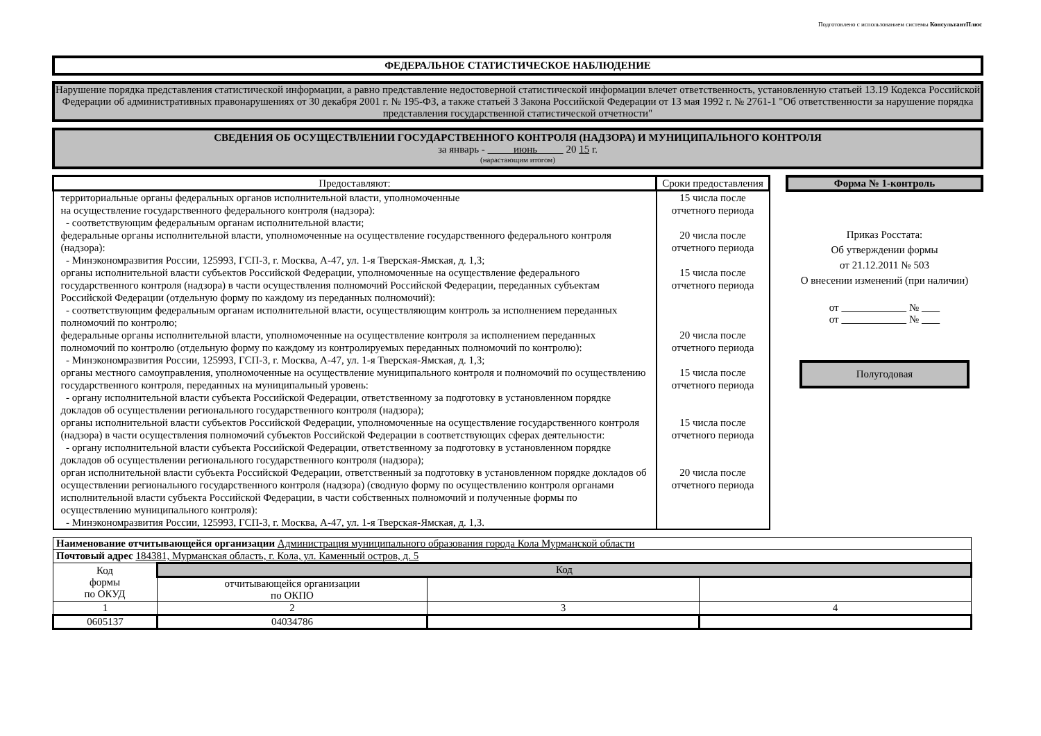Подготовлено с использованием системы КонсультантПлюс
ФЕДЕРАЛЬНОЕ СТАТИСТИЧЕСКОЕ НАБЛЮДЕНИЕ
Нарушение порядка представления статистической информации, а равно представление недостоверной статистической информации влечет ответственность, установленную статьей 13.19 Кодекса Российской Федерации об административных правонарушениях от 30 декабря 2001 г. № 195-ФЗ, а также статьей 3 Закона Российской Федерации от 13 мая 1992 г. № 2761-1 "Об ответственности за нарушение порядка представления государственной статистической отчетности"
СВЕДЕНИЯ ОБ ОСУЩЕСТВЛЕНИИ ГОСУДАРСТВЕННОГО КОНТРОЛЯ (НАДЗОРА) И МУНИЦИПАЛЬНОГО КОНТРОЛЯ
за январь - июнь 20 15 г.
(нарастающим итогом)
| Предоставляют: | Сроки предоставления |
| --- | --- |
| территориальные органы федеральных органов исполнительной власти, уполномоченные на осуществление государственного федерального контроля (надзора): - соответствующим федеральным органам исполнительной власти; | 15 числа после отчетного периода |
| федеральные органы исполнительной власти, уполномоченные на осуществление государственного федерального контроля (надзора): - Минэкономразвития России, 125993, ГСП-3, г. Москва, А-47, ул. 1-я Тверская-Ямская, д. 1,3; | 20 числа после отчетного периода |
| органы исполнительной власти субъектов Российской Федерации, уполномоченные на осуществление федерального государственного контроля (надзора) в части осуществления полномочий Российской Федерации, переданных субъектам Российской Федерации (отдельную форму по каждому из переданных полномочий): - соответствующим федеральным органам исполнительной власти, осуществляющим контроль за исполнением переданных полномочий по контролю; | 15 числа после отчетного периода |
| федеральные органы исполнительной власти, уполномоченные на осуществление контроля за исполнением переданных полномочий по контролю (отдельную форму по каждому из контролируемых переданных полномочий по контролю): - Минэкономразвития России, 125993, ГСП-3, г. Москва, А-47, ул. 1-я Тверская-Ямская, д. 1,3; | 20 числа после отчетного периода |
| органы местного самоуправления, уполномоченные на осуществление муниципального контроля и полномочий по осуществлению государственного контроля, переданных на муниципальный уровень: - органу исполнительной власти субъекта Российской Федерации, ответственному за подготовку в установленном порядке докладов об осуществлении регионального государственного контроля (надзора); | 15 числа после отчетного периода |
| органы исполнительной власти субъектов Российской Федерации, уполномоченные на осуществление государственного контроля (надзора) в части осуществления полномочий субъектов Российской Федерации в соответствующих сферах деятельности: - органу исполнительной власти субъекта Российской Федерации, ответственному за подготовку в установленном порядке докладов об осуществлении регионального государственного контроля (надзора); | 15 числа после отчетного периода |
| орган исполнительной власти субъекта Российской Федерации, ответственный за подготовку в установленном порядке докладов об осуществлении регионального государственного контроля (надзора) (сводную форму по осуществлению контроля органами исполнительной власти субъекта Российской Федерации, в части собственных полномочий и полученные формы по осуществлению муниципального контроля): - Минэкономразвития России, 125993, ГСП-3, г. Москва, А-47, ул. 1-я Тверская-Ямская, д. 1,3. | 20 числа после отчетного периода |
Форма № 1-контроль
Приказ Росстата:
Об утверждении формы
от 21.12.2011 № 503
О внесении изменений (при наличии)
от №
от №
Полугодовая
| Наименование отчитывающейся организации Администрация муниципального образования города Кола Мурманской области | | | |
| Почтовый адрес 184381, Мурманская область, г. Кола, ул. Каменный остров, д. 5 | | | |
| Код формы по ОКУД | Код | | |
| | отчитывающейся организации по ОКПО | | |
| 1 | 2 | 3 | 4 |
| 0605137 | 04034786 | | |